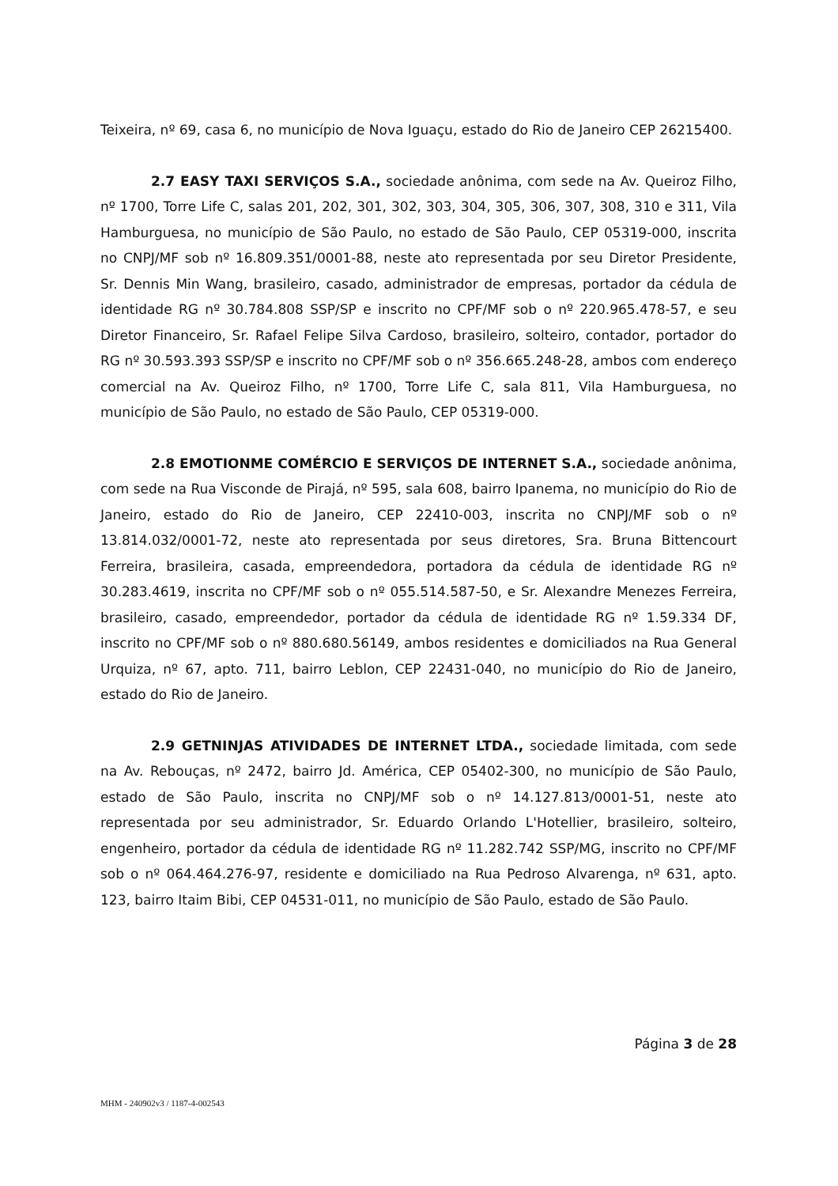Teixeira, nº 69, casa 6, no município de Nova Iguaçu, estado do Rio de Janeiro CEP 26215400.
2.7 EASY TAXI SERVIÇOS S.A., sociedade anônima, com sede na Av. Queiroz Filho, nº 1700, Torre Life C, salas 201, 202, 301, 302, 303, 304, 305, 306, 307, 308, 310 e 311, Vila Hamburguesa, no município de São Paulo, no estado de São Paulo, CEP 05319-000, inscrita no CNPJ/MF sob nº 16.809.351/0001-88, neste ato representada por seu Diretor Presidente, Sr. Dennis Min Wang, brasileiro, casado, administrador de empresas, portador da cédula de identidade RG nº 30.784.808 SSP/SP e inscrito no CPF/MF sob o nº 220.965.478-57, e seu Diretor Financeiro, Sr. Rafael Felipe Silva Cardoso, brasileiro, solteiro, contador, portador do RG nº 30.593.393 SSP/SP e inscrito no CPF/MF sob o nº 356.665.248-28, ambos com endereço comercial na Av. Queiroz Filho, nº 1700, Torre Life C, sala 811, Vila Hamburguesa, no município de São Paulo, no estado de São Paulo, CEP 05319-000.
2.8 EMOTIONME COMÉRCIO E SERVIÇOS DE INTERNET S.A., sociedade anônima, com sede na Rua Visconde de Pirajá, nº 595, sala 608, bairro Ipanema, no município do Rio de Janeiro, estado do Rio de Janeiro, CEP 22410-003, inscrita no CNPJ/MF sob o nº 13.814.032/0001-72, neste ato representada por seus diretores, Sra. Bruna Bittencourt Ferreira, brasileira, casada, empreendedora, portadora da cédula de identidade RG nº 30.283.4619, inscrita no CPF/MF sob o nº 055.514.587-50, e Sr. Alexandre Menezes Ferreira, brasileiro, casado, empreendedor, portador da cédula de identidade RG nº 1.59.334 DF, inscrito no CPF/MF sob o nº 880.680.56149, ambos residentes e domiciliados na Rua General Urquiza, nº 67, apto. 711, bairro Leblon, CEP 22431-040, no município do Rio de Janeiro, estado do Rio de Janeiro.
2.9 GETNINJAS ATIVIDADES DE INTERNET LTDA., sociedade limitada, com sede na Av. Rebouças, nº 2472, bairro Jd. América, CEP 05402-300, no município de São Paulo, estado de São Paulo, inscrita no CNPJ/MF sob o nº 14.127.813/0001-51, neste ato representada por seu administrador, Sr. Eduardo Orlando L'Hotellier, brasileiro, solteiro, engenheiro, portador da cédula de identidade RG nº 11.282.742 SSP/MG, inscrito no CPF/MF sob o nº 064.464.276-97, residente e domiciliado na Rua Pedroso Alvarenga, nº 631, apto. 123, bairro Itaim Bibi, CEP 04531-011, no município de São Paulo, estado de São Paulo.
Página 3 de 28
MHM - 240902v3 / 1187-4-002543